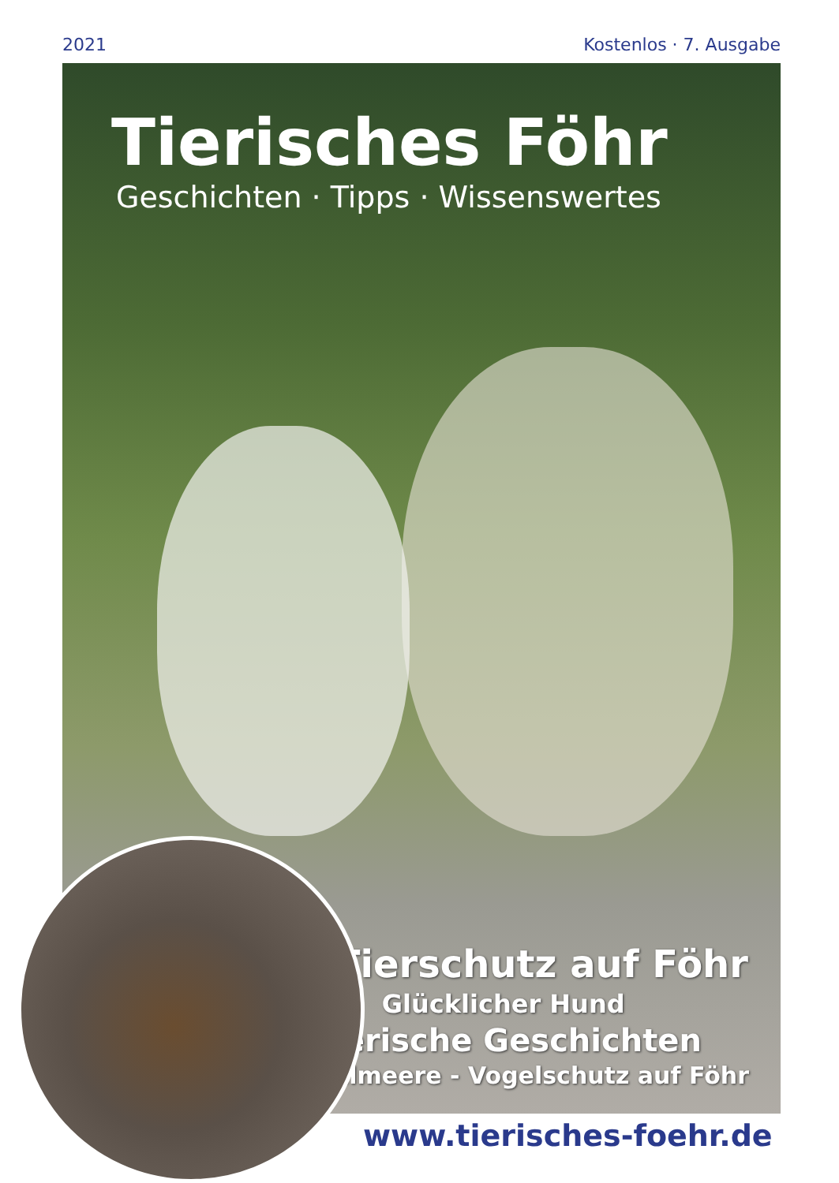2021 Kostenlos · 7. Ausgabe
Tierisches Föhr
Geschichten · Tipps · Wissenswertes
Tierschutz auf Föhr
Glücklicher Hund
Tierische Geschichten
Elmeere - Vogelschutz auf Föhr
www.tierisches-foehr.de